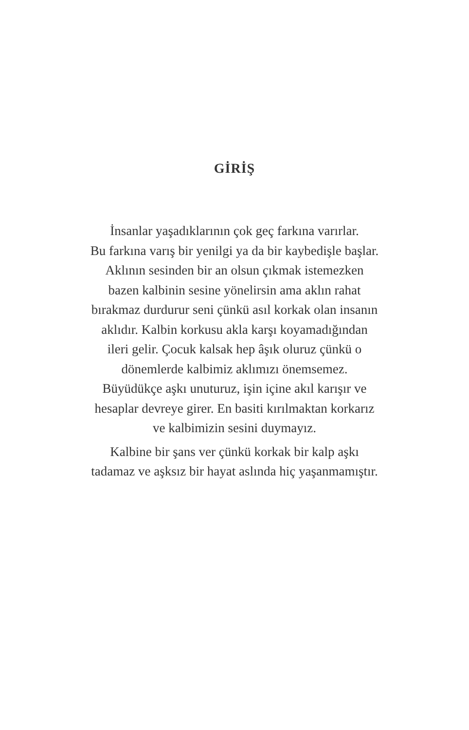GİRİŞ
İnsanlar yaşadıklarının çok geç farkına varırlar.
Bu farkına varış bir yenilgi ya da bir kaybedişle başlar.
Aklının sesinden bir an olsun çıkmak istemezken
bazen kalbinin sesine yönelirsin ama aklın rahat
bırakmaz durdurur seni çünkü asıl korkak olan insanın
aklıdır. Kalbin korkusu akla karşı koyamadığından
ileri gelir. Çocuk kalsak hep âşık oluruz çünkü o
dönemlerde kalbimiz aklımızı önemsemez.
Büyüdükçe aşkı unuturuz, işin içine akıl karışır ve
hesaplar devreye girer. En basiti kırılmaktan korkarız
ve kalbimizin sesini duymayız.
Kalbine bir şans ver çünkü korkak bir kalp aşkı
tadamaz ve aşksız bir hayat aslında hiç yaşanmamıştır.